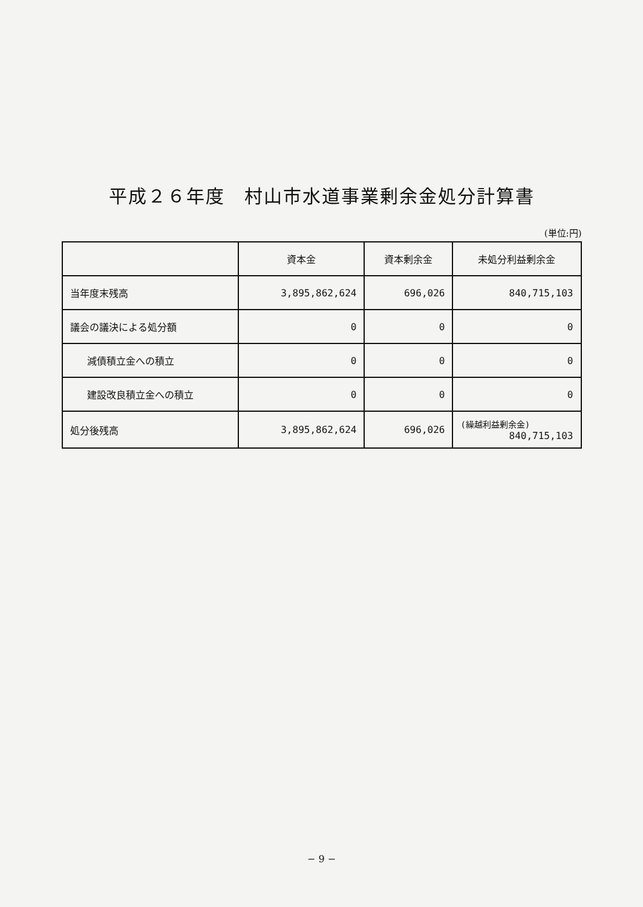平成２６年度　村山市水道事業剰余金処分計算書
(単位:円)
| | 資本金 | 資本剰余金 | 未処分利益剰余金 |
| --- | --- | --- | --- |
| 当年度末残高 | 3,895,862,624 | 696,026 | 840,715,103 |
| 議会の議決による処分額 | 0 | 0 | 0 |
| 減債積立金への積立 | 0 | 0 | 0 |
| 建設改良積立金への積立 | 0 | 0 | 0 |
| 処分後残高 | 3,895,862,624 | 696,026 | (繰越利益剰余金) 840,715,103 |
− 9 −